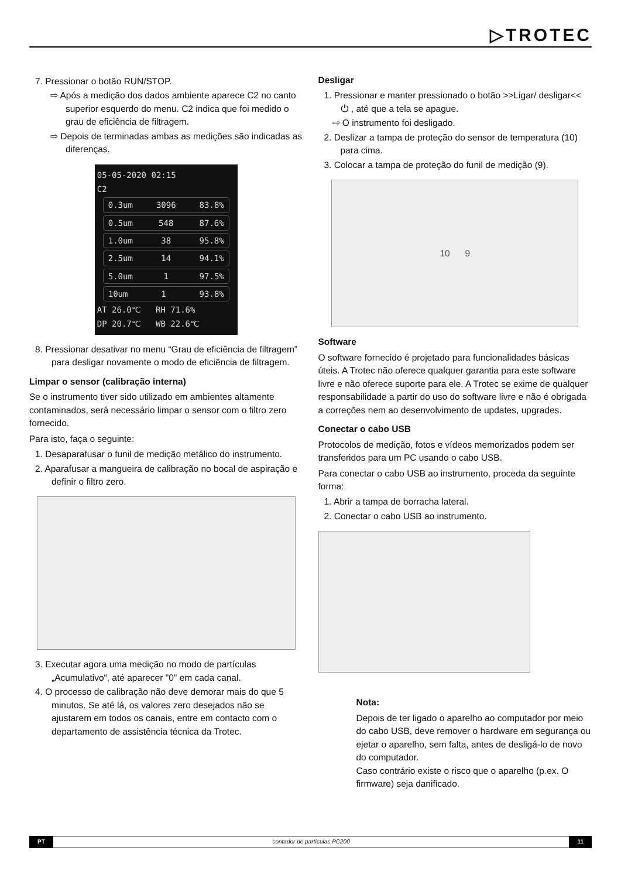▷TROTEC
7. Pressionar o botão RUN/STOP.
⇨ Após a medição dos dados ambiente aparece C2 no canto superior esquerdo do menu. C2 indica que foi medido o grau de eficiência de filtragem.
⇨ Depois de terminadas ambas as medições são indicadas as diferenças.
05-05-2020 02:15
C2
0.3um 3096 83.8%
0.5um 548 87.6%
1.0um 38 95.8%
2.5um 14 94.1%
5.0um 1 97.5%
10um 1 93.8%
AT 26.0℃ RH 71.6%
DP 20.7℃ WB 22.6℃
8. Pressionar desativar no menu “Grau de eficiência de filtragem” para desligar novamente o modo de eficiência de filtragem.
Limpar o sensor (calibração interna)
Se o instrumento tiver sido utilizado em ambientes altamente contaminados, será necessário limpar o sensor com o filtro zero fornecido.
Para isto, faça o seguinte:
1. Desaparafusar o funil de medição metálico do instrumento.
2. Aparafusar a mangueira de calibração no bocal de aspiração e definir o filtro zero.
3. Executar agora uma medição no modo de partículas „Acumulativo“, até aparecer "0" em cada canal.
4. O processo de calibração não deve demorar mais do que 5 minutos. Se até lá, os valores zero desejados não se ajustarem em todos os canais, entre em contacto com o departamento de assistência técnica da Trotec.
Desligar
1. Pressionar e manter pressionado o botão >>Ligar/ desligar<< ⏻ , até que a tela se apague.
⇨ O instrumento foi desligado.
2. Deslizar a tampa de proteção do sensor de temperatura (10) para cima.
3. Colocar a tampa de proteção do funil de medição (9).
10 9
Software
O software fornecido é projetado para funcionalidades básicas úteis. A Trotec não oferece qualquer garantia para este software livre e não oferece suporte para ele. A Trotec se exime de qualquer responsabilidade a partir do uso do software livre e não é obrigada a correções nem ao desenvolvimento de updates, upgrades.
Conectar o cabo USB
Protocolos de medição, fotos e vídeos memorizados podem ser transferidos para um PC usando o cabo USB.
Para conectar o cabo USB ao instrumento, proceda da seguinte forma:
1. Abrir a tampa de borracha lateral.
2. Conectar o cabo USB ao instrumento.
Nota:
Depois de ter ligado o aparelho ao computador por meio do cabo USB, deve remover o hardware em segurança ou ejetar o aparelho, sem falta, antes de desligá-lo de novo do computador.
Caso contrário existe o risco que o aparelho (p.ex. O firmware) seja danificado.
PT contador de partículas PC200 11